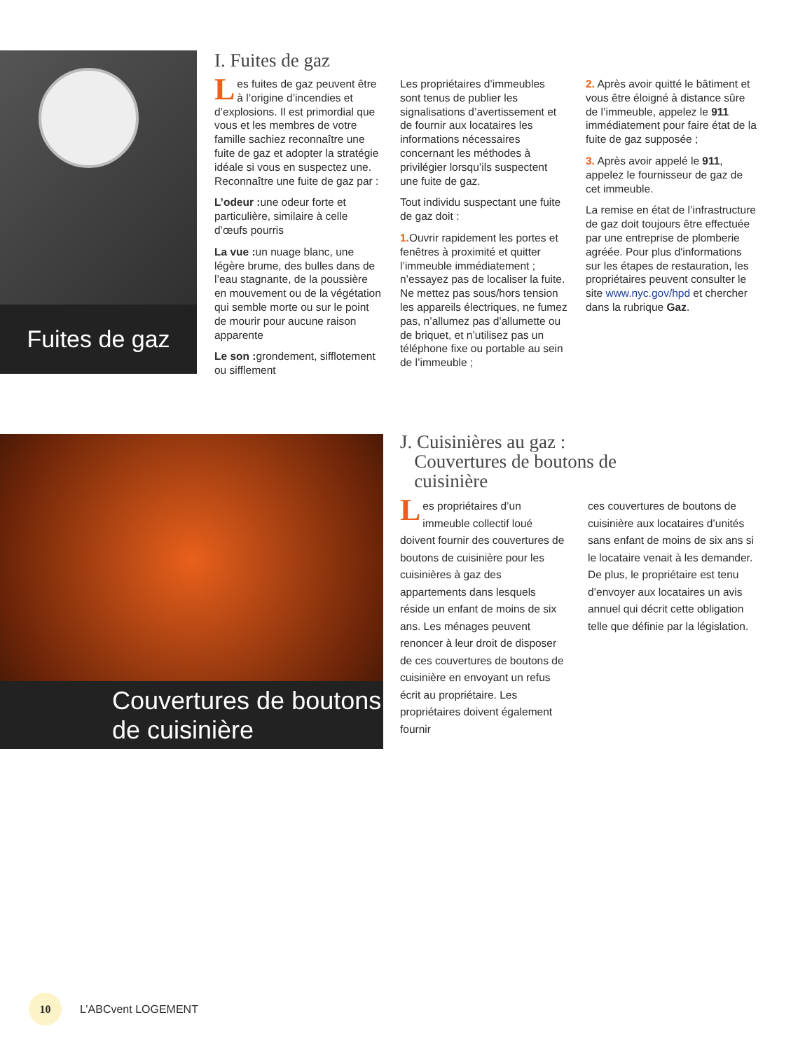Fuites de gaz
I. Fuites de gaz
Les fuites de gaz peuvent être à l’origine d’incendies et d’explosions. Il est primordial que vous et les membres de votre famille sachiez reconnaître une fuite de gaz et adopter la stratégie idéale si vous en suspectez une. Reconnaître une fuite de gaz par :
L’odeur : une odeur forte et particulière, similaire à celle d’œufs pourris
La vue : un nuage blanc, une légère brume, des bulles dans de l’eau stagnante, de la poussière en mouvement ou de la végétation qui semble morte ou sur le point de mourir pour aucune raison apparente
Le son : grondement, sifflotement ou sifflement
Les propriétaires d’immeubles sont tenus de publier les signalisations d’avertissement et de fournir aux locataires les informations nécessaires concernant les méthodes à privilégier lorsqu’ils suspectent une fuite de gaz.
Tout individu suspectant une fuite de gaz doit :
1. Ouvrir rapidement les portes et fenêtres à proximité et quitter l’immeuble immédiatement ; n’essayez pas de localiser la fuite. Ne mettez pas sous/hors tension les appareils électriques, ne fumez pas, n’allumez pas d’allumette ou de briquet, et n’utilisez pas un téléphone fixe ou portable au sein de l’immeuble ;
2. Après avoir quitté le bâtiment et vous être éloigné à distance sûre de l’immeuble, appelez le 911 immédiatement pour faire état de la fuite de gaz supposée ;
3. Après avoir appelé le 911, appelez le fournisseur de gaz de cet immeuble.
La remise en état de l’infrastructure de gaz doit toujours être effectuée par une entreprise de plomberie agréée. Pour plus d'informations sur les étapes de restauration, les propriétaires peuvent consulter le site www.nyc.gov/hpd et chercher dans la rubrique Gaz.
Couvertures de boutons de cuisinière
J. Cuisinières au gaz :
Couvertures de boutons de
cuisinière
Les propriétaires d’un immeuble collectif loué doivent fournir des couvertures de boutons de cuisinière pour les cuisinières à gaz des appartements dans lesquels réside un enfant de moins de six ans. Les ménages peuvent renoncer à leur droit de disposer de ces couvertures de boutons de cuisinière en envoyant un refus écrit au propriétaire. Les propriétaires doivent également fournir
ces couvertures de boutons de cuisinière aux locataires d’unités sans enfant de moins de six ans si le locataire venait à les demander. De plus, le propriétaire est tenu d’envoyer aux locataires un avis annuel qui décrit cette obligation telle que définie par la législation.
10
L’ABCvent LOGEMENT